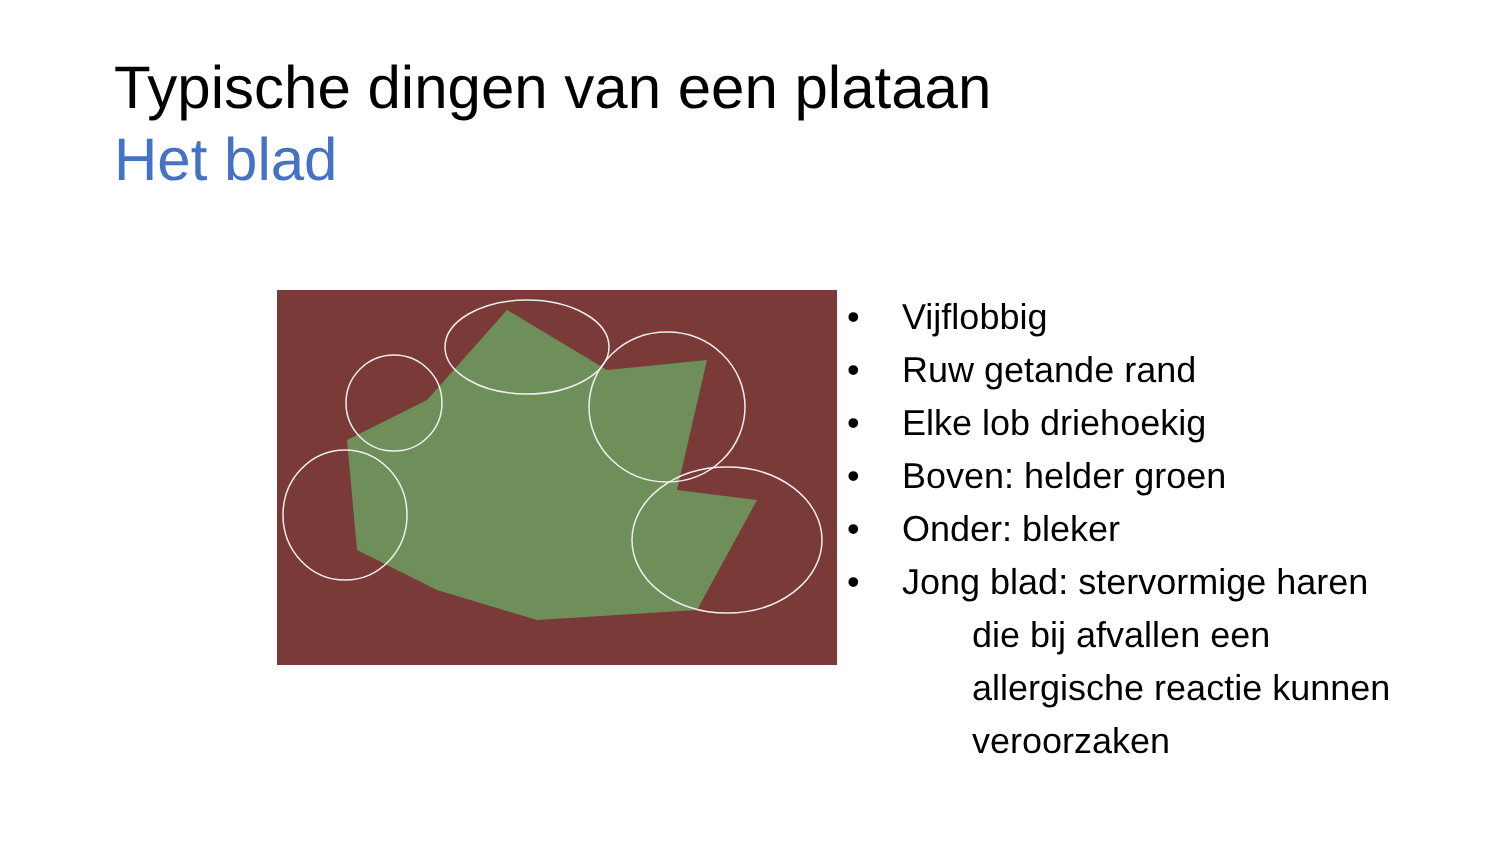Typische dingen van een plataan
Het blad
• Vijflobbig
• Ruw getande rand
• Elke lob driehoekig
• Boven: helder groen
• Onder: bleker
• Jong blad: stervormige haren
die bij afvallen een
allergische reactie kunnen
veroorzaken